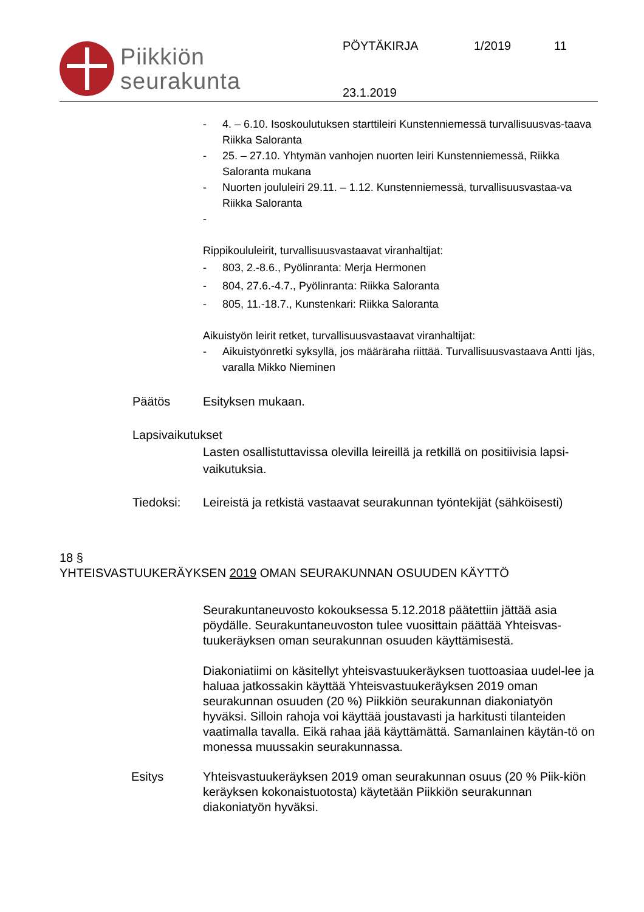Piikkiön
seurakunta
PÖYTÄKIRJA 1/2019 11
23.1.2019
- 4. – 6.10. Isoskoulutuksen starttileiri Kunstenniemessä turvallisuusvas-taava Riikka Saloranta
- 25. – 27.10. Yhtymän vanhojen nuorten leiri Kunstenniemessä, Riikka Saloranta mukana
- Nuorten joululeiri 29.11. – 1.12. Kunstenniemessä, turvallisuusvastaa-va Riikka Saloranta
-
Rippikoululeirit, turvallisuusvastaavat viranhaltijat:
- 803, 2.-8.6., Pyölinranta: Merja Hermonen
- 804, 27.6.-4.7., Pyölinranta: Riikka Saloranta
- 805, 11.-18.7., Kunstenkari: Riikka Saloranta
Aikuistyön leirit retket, turvallisuusvastaavat viranhaltijat:
- Aikuistyönretki syksyllä, jos määräraha riittää. Turvallisuusvastaava Antti Ijäs, varalla Mikko Nieminen
Päätös Esityksen mukaan.
Lapsivaikutukset
Lasten osallistuttavissa olevilla leireillä ja retkillä on positiivisia lapsi-vaikutuksia.
Tiedoksi: Leireistä ja retkistä vastaavat seurakunnan työntekijät (sähköisesti)
18 §
YHTEISVASTUUKERÄYKSEN 2019 OMAN SEURAKUNNAN OSUUDEN KÄYTTÖ
Seurakuntaneuvosto kokouksessa 5.12.2018 päätettiin jättää asia pöydälle. Seurakuntaneuvoston tulee vuosittain päättää Yhteisvas-tuukeräyksen oman seurakunnan osuuden käyttämisestä.
Diakoniatiimi on käsitellyt yhteisvastuukeräyksen tuottoasiaa uudel-lee ja haluaa jatkossakin käyttää Yhteisvastuukeräyksen 2019 oman seurakunnan osuuden (20 %) Piikkiön seurakunnan diakoniatyön hyväksi. Silloin rahoja voi käyttää joustavasti ja harkitusti tilanteiden vaatimalla tavalla. Eikä rahaa jää käyttämättä. Samanlainen käytän-tö on monessa muussakin seurakunnassa.
Esitys Yhteisvastuukeräyksen 2019 oman seurakunnan osuus (20 % Piik-kiön keräyksen kokonaistuotosta) käytetään Piikkiön seurakunnan diakoniatyön hyväksi.